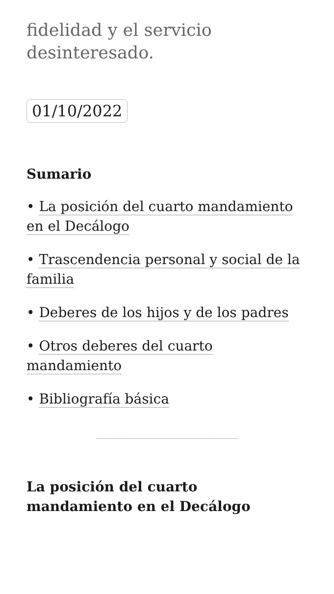fidelidad y el servicio desinteresado.
01/10/2022
Sumario
• La posición del cuarto mandamiento en el Decálogo
• Trascendencia personal y social de la familia
• Deberes de los hijos y de los padres
• Otros deberes del cuarto mandamiento
• Bibliografía básica
La posición del cuarto mandamiento en el Decálogo